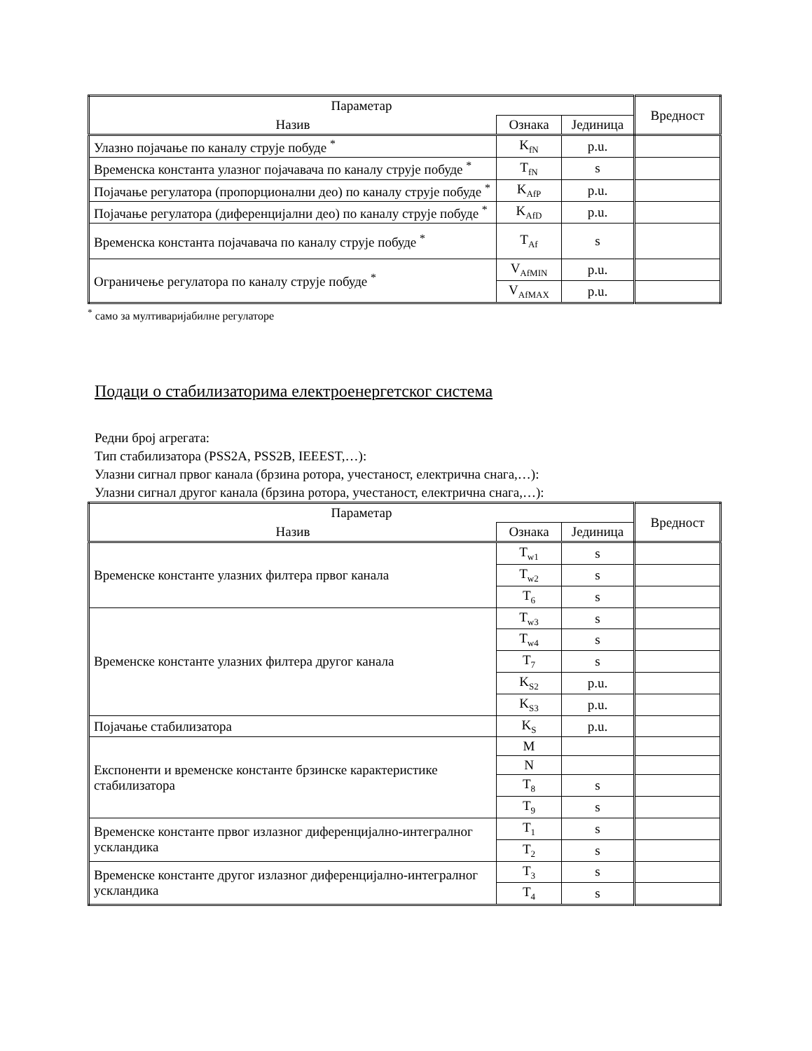| Параметар | | | Вредност |
| --- | --- | --- | --- |
| Назив | Ознака | Јединица | |
| Улазно појачање по каналу струје побуде <sup>*</sup> | K<sub>fN</sub> | p.u. | |
| Временска константа улазног појачавача по каналу струје побуде <sup>*</sup> | T<sub>fN</sub> | s | |
| Појачање регулатора (пропорционални део) по каналу струје побуде <sup>*</sup> | K<sub>AfP</sub> | p.u. | |
| Појачање регулатора (диференцијални део) по каналу струје побуде <sup>*</sup> | K<sub>AfD</sub> | p.u. | |
| Временска константа појачавача по каналу струје побуде <sup>*</sup> | T<sub>Af</sub> | s | |
| Ограничење регулатора по каналу струје побуде <sup>*</sup> | V<sub>AfMIN</sub> | p.u. | |
| | V<sub>AfMAX</sub> | p.u. | |
<sup>*</sup> само за мултиваријабилне регулаторе
Подаци о стабилизаторима електроенергетског система
Редни број агрегата:
Тип стабилизатора (PSS2A, PSS2B, IEEEST,…):
Улазни сигнал првог канала (брзина ротора, учестаност, електрична снага,…):
Улазни сигнал другог канала (брзина ротора, учестаност, електрична снага,…):
| Параметар | | | Вредност |
| --- | --- | --- | --- |
| Назив | Ознака | Јединица | |
| Временске константе улазних филтера првог канала | T<sub>w1</sub> | s | |
| | T<sub>w2</sub> | s | |
| | T<sub>6</sub> | s | |
| Временске константе улазних филтера другог канала | T<sub>w3</sub> | s | |
| | T<sub>w4</sub> | s | |
| | T<sub>7</sub> | s | |
| | K<sub>S2</sub> | p.u. | |
| | K<sub>S3</sub> | p.u. | |
| Појачање стабилизатора | K<sub>S</sub> | p.u. | |
| Експоненти и временске константе брзинске карактеристике стабилизатора | M | | |
| | N | | |
| | T<sub>8</sub> | s | |
| | T<sub>9</sub> | s | |
| Временске константе првог излазног диференцијално-интегралног ускландика | T<sub>1</sub> | s | |
| | T<sub>2</sub> | s | |
| Временске константе другог излазног диференцијално-интегралног ускландика | T<sub>3</sub> | s | |
| | T<sub>4</sub> | s | |